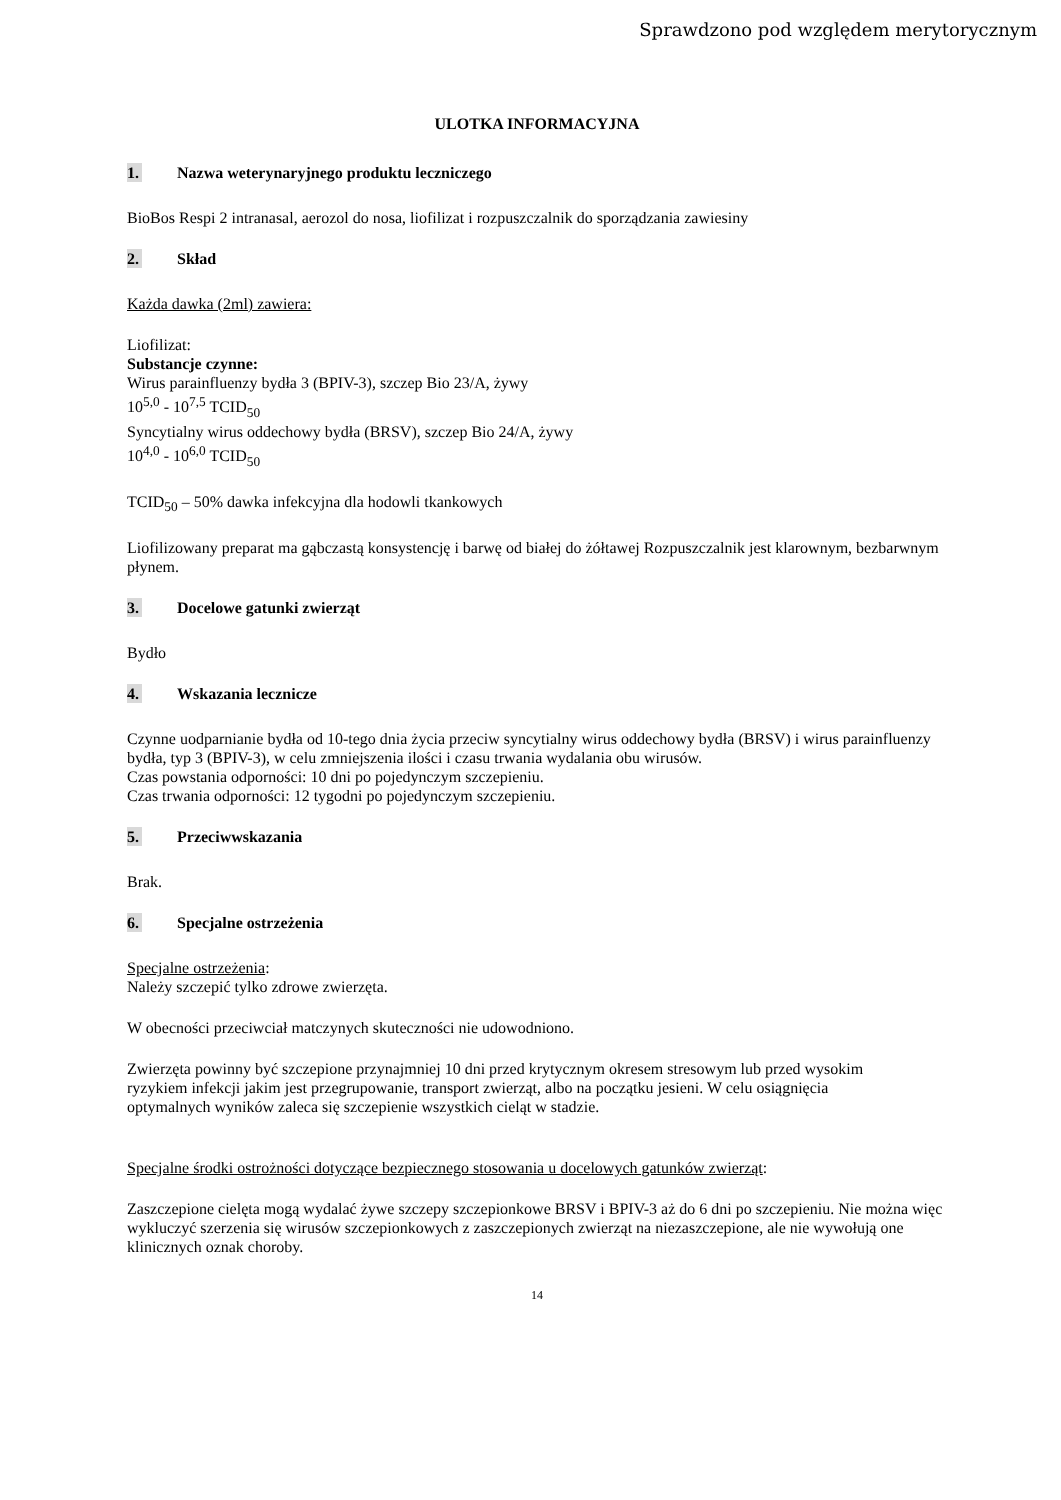Sprawdzono pod względem merytorycznym
ULOTKA INFORMACYJNA
1. Nazwa weterynaryjnego produktu leczniczego
BioBos Respi 2 intranasal, aerozol do nosa, liofilizat i rozpuszczalnik do sporządzania zawiesiny
2. Skład
Każda dawka (2ml) zawiera:
Liofilizat:
Substancje czynne:
Wirus parainfluenzy bydła 3 (BPIV-3), szczep Bio 23/A, żywy
10<sup>5,0</sup> - 10<sup>7,5</sup> TCID<sub>50</sub>
Syncytialny wirus oddechowy bydła (BRSV), szczep Bio 24/A, żywy
10<sup>4,0</sup> - 10<sup>6,0</sup> TCID<sub>50</sub>
TCID<sub>50</sub> – 50% dawka infekcyjna dla hodowli tkankowych
Liofilizowany preparat ma gąbczastą konsystencję i barwę od białej do żółtawej Rozpuszczalnik jest klarownym, bezbarwnym płynem.
3. Docelowe gatunki zwierząt
Bydło
4. Wskazania lecznicze
Czynne uodparnianie bydła od 10-tego dnia życia przeciw syncytialny wirus oddechowy bydła (BRSV) i wirus parainfluenzy bydła, typ 3 (BPIV-3), w celu zmniejszenia ilości i czasu trwania wydalania obu wirusów.
Czas powstania odporności: 10 dni po pojedynczym szczepieniu.
Czas trwania odporności: 12 tygodni po pojedynczym szczepieniu.
5. Przeciwwskazania
Brak.
6. Specjalne ostrzeżenia
Specjalne ostrzeżenia:
Należy szczepić tylko zdrowe zwierzęta.
W obecności przeciwciał matczynych skuteczności nie udowodniono.
Zwierzęta powinny być szczepione przynajmniej 10 dni przed krytycznym okresem stresowym lub przed wysokim ryzykiem infekcji jakim jest przegrupowanie, transport zwierząt, albo na początku jesieni. W celu osiągnięcia optymalnych wyników zaleca się szczepienie wszystkich cieląt w stadzie.
Specjalne środki ostrożności dotyczące bezpiecznego stosowania u docelowych gatunków zwierząt:
Zaszczepione cielęta mogą wydalać żywe szczepy szczepionkowe BRSV i BPIV-3 aż do 6 dni po szczepieniu. Nie można więc wykluczyć szerzenia się wirusów szczepionkowych z zaszczepionych zwierząt na niezaszczepione, ale nie wywołują one klinicznych oznak choroby.
14